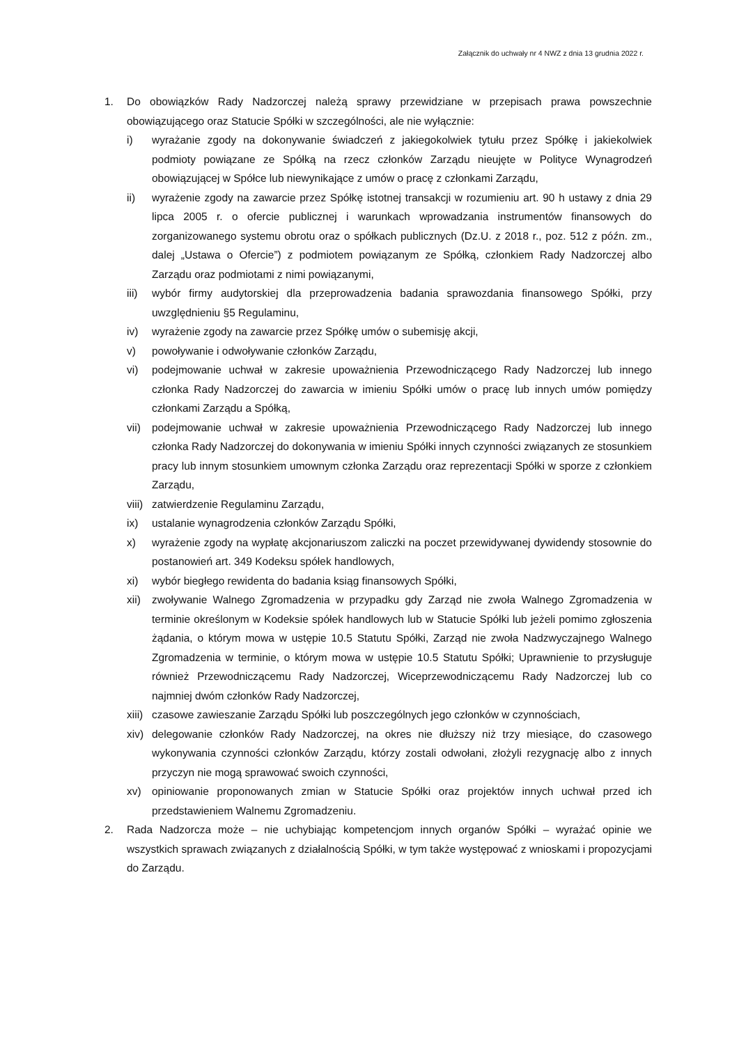Załącznik do uchwały nr 4 NWZ z dnia 13 grudnia 2022 r.
1. Do obowiązków Rady Nadzorczej należą sprawy przewidziane w przepisach prawa powszechnie obowiązującego oraz Statucie Spółki w szczególności, ale nie wyłącznie:
i) wyrażanie zgody na dokonywanie świadczeń z jakiegokolwiek tytułu przez Spółkę i jakiekolwiek podmioty powiązane ze Spółką na rzecz członków Zarządu nieujęte w Polityce Wynagrodzeń obowiązującej w Spółce lub niewynikające z umów o pracę z członkami Zarządu,
ii) wyrażenie zgody na zawarcie przez Spółkę istotnej transakcji w rozumieniu art. 90 h ustawy z dnia 29 lipca 2005 r. o ofercie publicznej i warunkach wprowadzania instrumentów finansowych do zorganizowanego systemu obrotu oraz o spółkach publicznych (Dz.U. z 2018 r., poz. 512 z późn. zm., dalej „Ustawa o Ofercie”) z podmiotem powiązanym ze Spółką, członkiem Rady Nadzorczej albo Zarządu oraz podmiotami z nimi powiązanymi,
iii)
wybór firmy audytorskiej dla przeprowadzenia badania sprawozdania finansowego Spółki, przy uwzględnieniu §5 Regulaminu,
iv) wyrażenie zgody na zawarcie przez Spółkę umów o subemisję akcji,
v) powoływanie i odwoływanie członków Zarządu,
vi) podejmowanie uchwał w zakresie upoważnienia Przewodniczącego Rady Nadzorczej lub innego członka Rady Nadzorczej do zawarcia w imieniu Spółki umów o pracę lub innych umów pomiędzy członkami Zarządu a Spółką,
vii)
podejmowanie uchwał w zakresie upoważnienia Przewodniczącego Rady Nadzorczej lub innego członka Rady Nadzorczej do dokonywania w imieniu Spółki innych czynności związanych ze stosunkiem pracy lub innym stosunkiem umownym członka Zarządu oraz reprezentacji Spółki w sporze z członkiem Zarządu,
viii)
zatwierdzenie Regulaminu Zarządu,
ix) ustalanie wynagrodzenia członków Zarządu Spółki,
x) wyrażenie zgody na wypłatę akcjonariuszom zaliczki na poczet przewidywanej dywidendy stosownie do postanowień art. 349 Kodeksu spółek handlowych,
xi) wybór biegłego rewidenta do badania ksiąg finansowych Spółki,
xii)
zwoływanie Walnego Zgromadzenia w przypadku gdy Zarząd nie zwoła Walnego Zgromadzenia w terminie określonym w Kodeksie spółek handlowych lub w Statucie Spółki lub jeżeli pomimo zgłoszenia żądania, o którym mowa w ustępie 10.5 Statutu Spółki, Zarząd nie zwoła Nadzwyczajnego Walnego Zgromadzenia w terminie, o którym mowa w ustępie 10.5 Statutu Spółki; Uprawnienie to przysługuje również Przewodniczącemu Rady Nadzorczej, Wiceprzewodniczącemu Rady Nadzorczej lub co najmniej dwóm członków Rady Nadzorczej,
xiii)
czasowe zawieszanie Zarządu Spółki lub poszczególnych jego członków w czynnościach,
xiv)
delegowanie członków Rady Nadzorczej, na okres nie dłuższy niż trzy miesiące, do czasowego wykonywania czynności członków Zarządu, którzy zostali odwołani, złożyli rezygnację albo z innych przyczyn nie mogą sprawować swoich czynności,
xv) opiniowanie proponowanych zmian w Statucie Spółki oraz projektów innych uchwał przed ich przedstawieniem Walnemu Zgromadzeniu.
2. Rada Nadzorcza może – nie uchybiając kompetencjom innych organów Spółki – wyrażać opinie we wszystkich sprawach związanych z działalnością Spółki, w tym także występować z wnioskami i propozycjami do Zarządu.